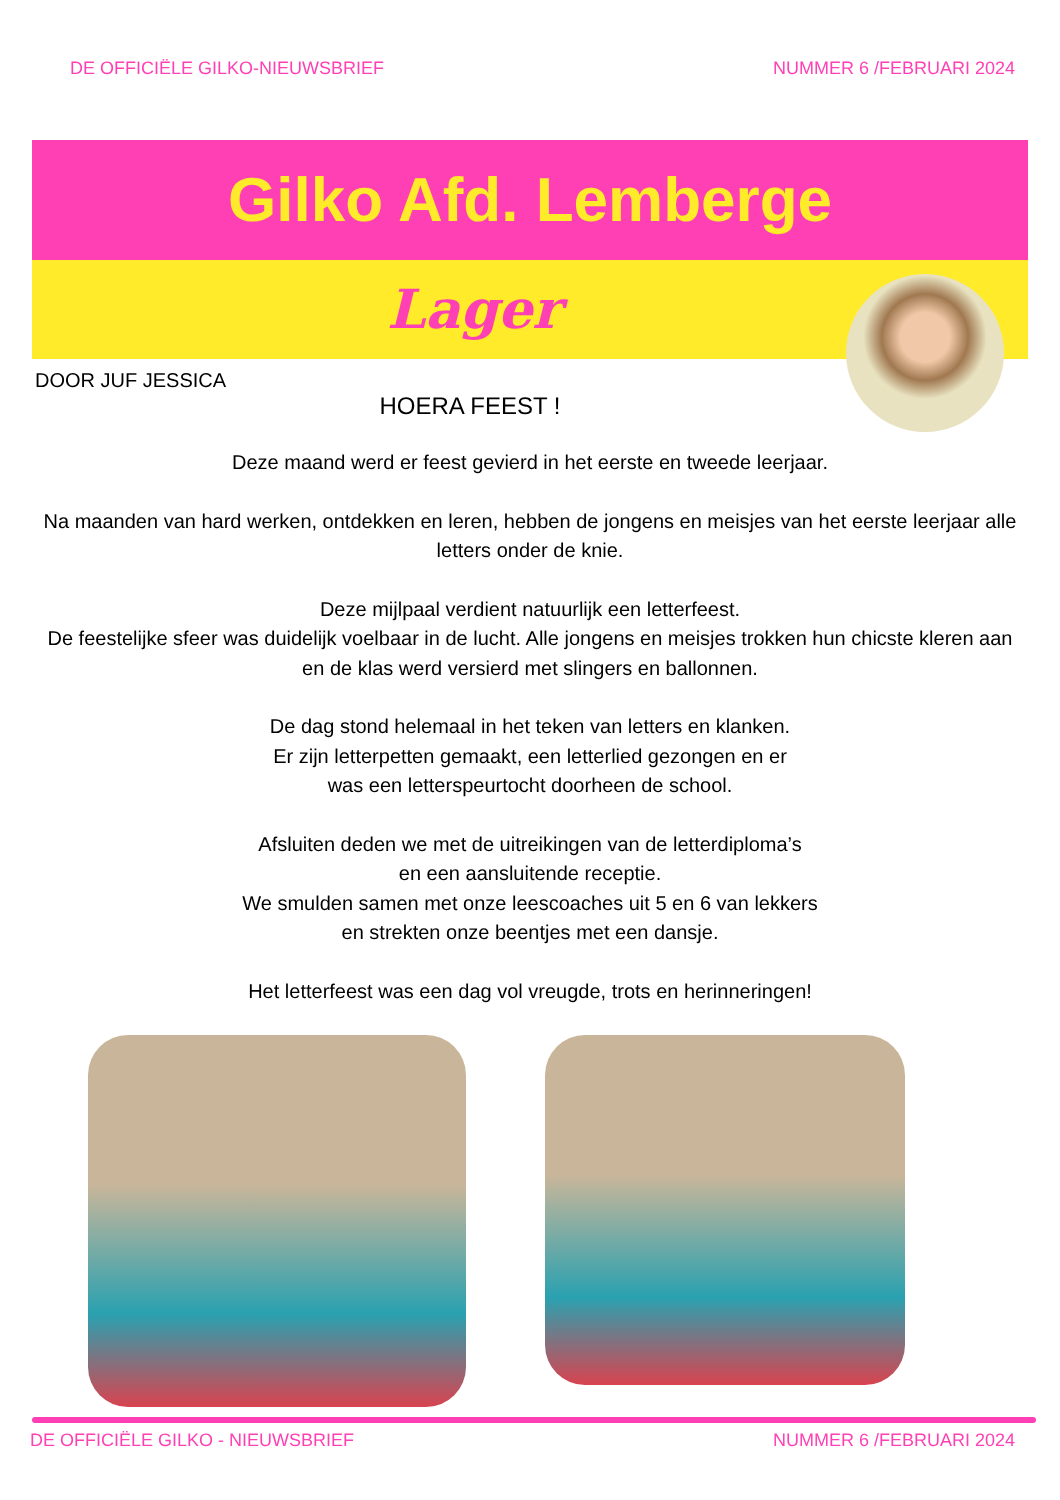DE OFFICIËLE GILKO-NIEUWSBRIEF NUMMER 6 /FEBRUARI 2024
Gilko Afd. Lemberge
Lager
DOOR JUF JESSICA
HOERA FEEST !
Deze maand werd er feest gevierd in het eerste en tweede leerjaar.
Na maanden van hard werken, ontdekken en leren, hebben de jongens en meisjes van het eerste leerjaar alle letters onder de knie.
Deze mijlpaal verdient natuurlijk een letterfeest.
De feestelijke sfeer was duidelijk voelbaar in de lucht. Alle jongens en meisjes trokken hun chicste kleren aan en de klas werd versierd met slingers en ballonnen.
De dag stond helemaal in het teken van letters en klanken.
Er zijn letterpetten gemaakt, een letterlied gezongen en er
was een letterspeurtocht doorheen de school.
Afsluiten deden we met de uitreikingen van de letterdiploma’s
en een aansluitende receptie.
We smulden samen met onze leescoaches uit 5 en 6 van lekkers
en strekten onze beentjes met een dansje.
Het letterfeest was een dag vol vreugde, trots en herinneringen!
DE OFFICIËLE GILKO - NIEUWSBRIEF NUMMER 6 /FEBRUARI 2024